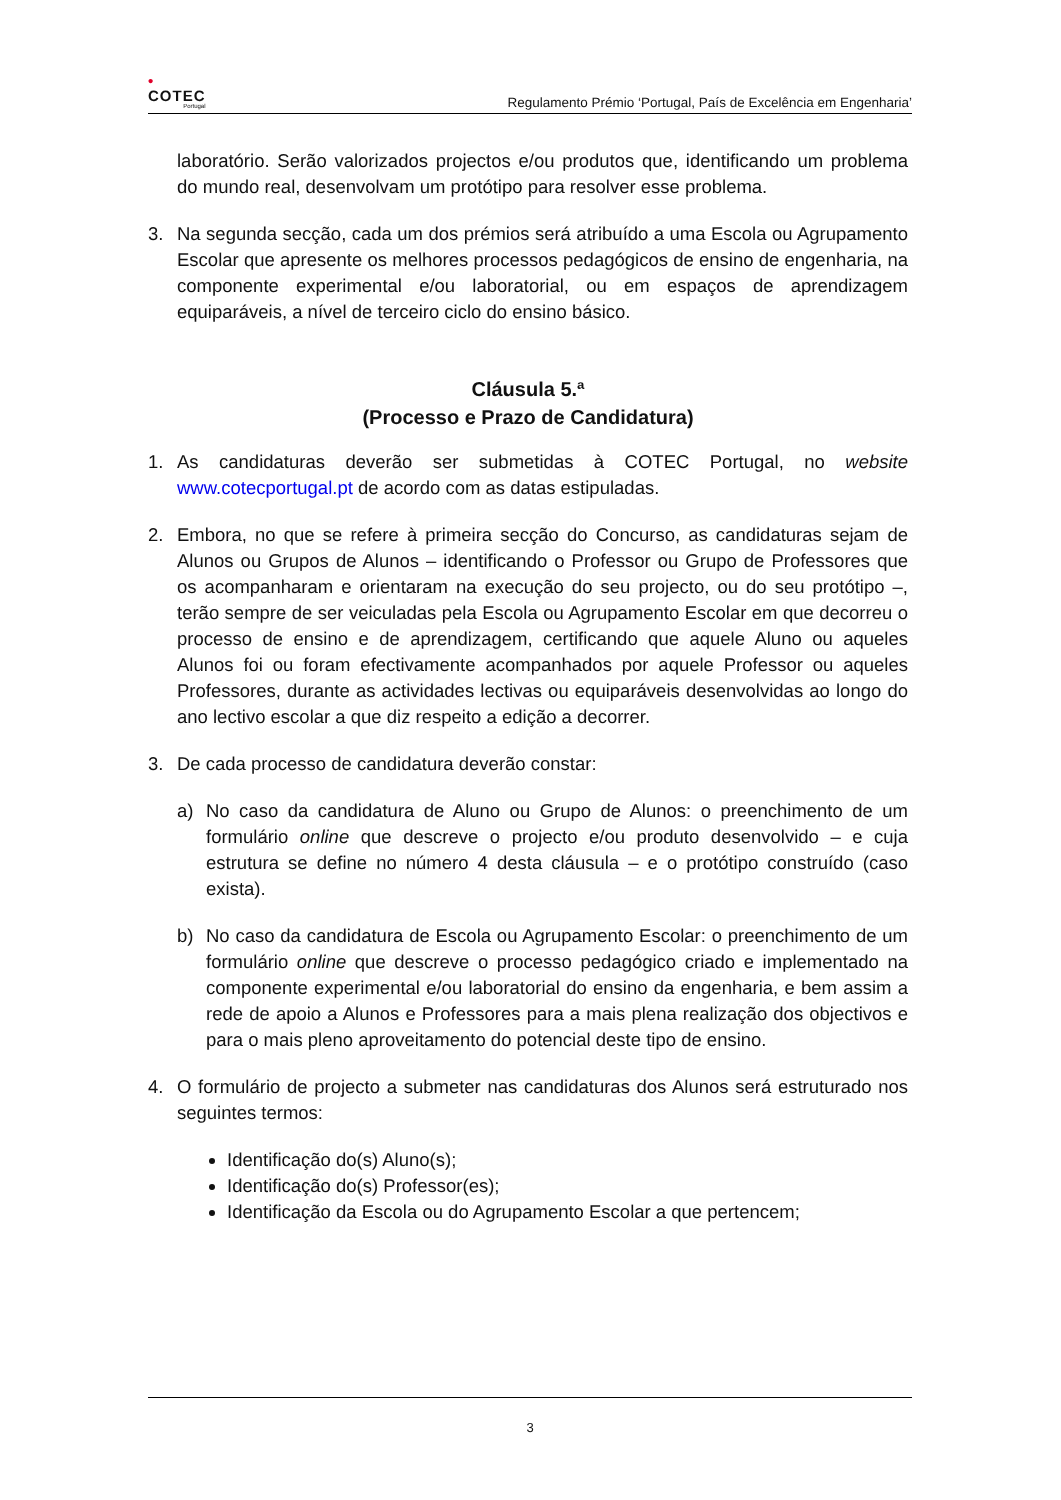•
COTEC
Portugal
Regulamento Prémio ‘Portugal, País de Excelência em Engenharia’
laboratório. Serão valorizados projectos e/ou produtos que, identificando um problema do mundo real, desenvolvam um protótipo para resolver esse problema.
3. Na segunda secção, cada um dos prémios será atribuído a uma Escola ou Agrupamento Escolar que apresente os melhores processos pedagógicos de ensino de engenharia, na componente experimental e/ou laboratorial, ou em espaços de aprendizagem equiparáveis, a nível de terceiro ciclo do ensino básico.
Cláusula 5.ª
(Processo e Prazo de Candidatura)
1. As candidaturas deverão ser submetidas à COTEC Portugal, no website www.cotecportugal.pt de acordo com as datas estipuladas.
2. Embora, no que se refere à primeira secção do Concurso, as candidaturas sejam de Alunos ou Grupos de Alunos – identificando o Professor ou Grupo de Professores que os acompanharam e orientaram na execução do seu projecto, ou do seu protótipo –, terão sempre de ser veiculadas pela Escola ou Agrupamento Escolar em que decorreu o processo de ensino e de aprendizagem, certificando que aquele Aluno ou aqueles Alunos foi ou foram efectivamente acompanhados por aquele Professor ou aqueles Professores, durante as actividades lectivas ou equiparáveis desenvolvidas ao longo do ano lectivo escolar a que diz respeito a edição a decorrer.
3. De cada processo de candidatura deverão constar:
a) No caso da candidatura de Aluno ou Grupo de Alunos: o preenchimento de um formulário online que descreve o projecto e/ou produto desenvolvido – e cuja estrutura se define no número 4 desta cláusula – e o protótipo construído (caso exista).
b) No caso da candidatura de Escola ou Agrupamento Escolar: o preenchimento de um formulário online que descreve o processo pedagógico criado e implementado na componente experimental e/ou laboratorial do ensino da engenharia, e bem assim a rede de apoio a Alunos e Professores para a mais plena realização dos objectivos e para o mais pleno aproveitamento do potencial deste tipo de ensino.
4. O formulário de projecto a submeter nas candidaturas dos Alunos será estruturado nos seguintes termos:
Identificação do(s) Aluno(s);
Identificação do(s) Professor(es);
Identificação da Escola ou do Agrupamento Escolar a que pertencem;
3